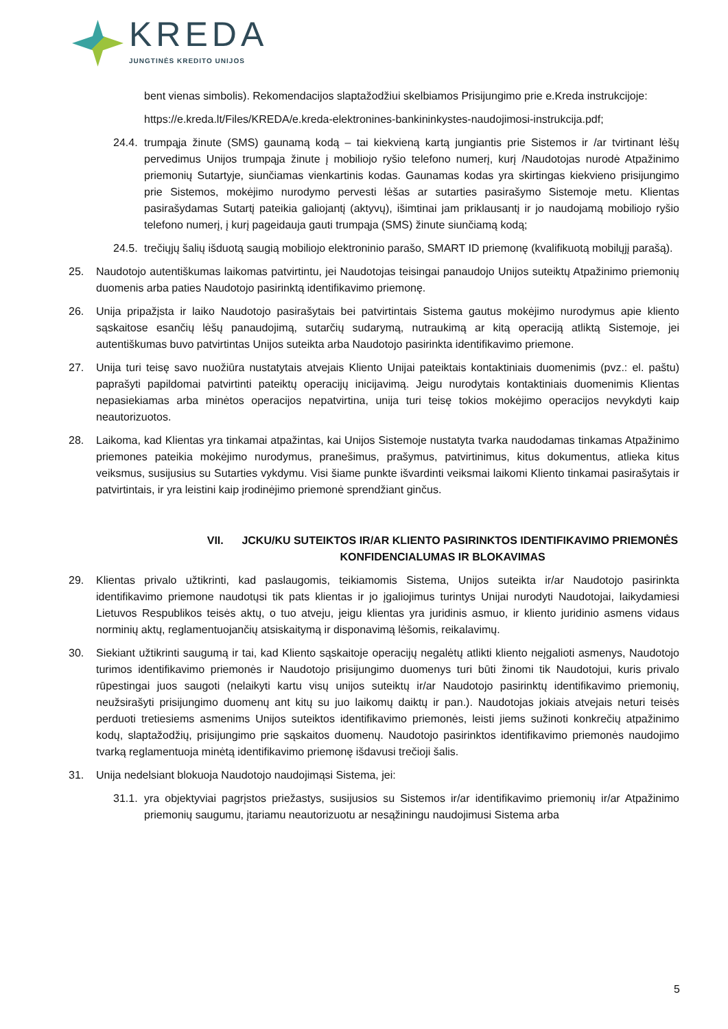KREDA
JUNGTINĖS KREDITO UNIJOS
bent vienas simbolis). Rekomendacijos slaptažodžiui skelbiamos Prisijungimo prie e.Kreda instrukcijoje:
https://e.kreda.lt/Files/KREDA/e.kreda-elektronines-bankininkystes-naudojimosi-instrukcija.pdf;
24.4.
trumpąja žinute (SMS) gaunamą kodą – tai kiekvieną kartą jungiantis prie Sistemos ir /ar tvirtinant lėšų pervedimus Unijos trumpąja žinute į mobiliojo ryšio telefono numerį, kurį /Naudotojas nurodė Atpažinimo priemonių Sutartyje, siunčiamas vienkartinis kodas. Gaunamas kodas yra skirtingas kiekvieno prisijungimo prie Sistemos, mokėjimo nurodymo pervesti lėšas ar sutarties pasirašymo Sistemoje metu. Klientas pasirašydamas Sutartį pateikia galiojantį (aktyvų), išimtinai jam priklausantį ir jo naudojamą mobiliojo ryšio telefono numerį, į kurį pageidauja gauti trumpąja (SMS) žinute siunčiamą kodą;
24.5.
trečiųjų šalių išduotą saugią mobiliojo elektroninio parašo, SMART ID priemonę (kvalifikuotą mobilųjį parašą).
25. Naudotojo autentiškumas laikomas patvirtintu, jei Naudotojas teisingai panaudojo Unijos suteiktų Atpažinimo priemonių duomenis arba paties Naudotojo pasirinktą identifikavimo priemonę.
26. Unija pripažįsta ir laiko Naudotojo pasirašytais bei patvirtintais Sistema gautus mokėjimo nurodymus apie kliento sąskaitose esančių lėšų panaudojimą, sutarčių sudarymą, nutraukimą ar kitą operaciją atliktą Sistemoje, jei autentiškumas buvo patvirtintas Unijos suteikta arba Naudotojo pasirinkta identifikavimo priemone.
27. Unija turi teisę savo nuožiūra nustatytais atvejais Kliento Unijai pateiktais kontaktiniais duomenimis (pvz.: el. paštu) paprašyti papildomai patvirtinti pateiktų operacijų inicijavimą. Jeigu nurodytais kontaktiniais duomenimis Klientas nepasiekiamas arba minėtos operacijos nepatvirtina, unija turi teisę tokios mokėjimo operacijos nevykdyti kaip neautorizuotos.
28. Laikoma, kad Klientas yra tinkamai atpažintas, kai Unijos Sistemoje nustatyta tvarka naudodamas tinkamas Atpažinimo priemones pateikia mokėjimo nurodymus, pranešimus, prašymus, patvirtinimus, kitus dokumentus, atlieka kitus veiksmus, susijusius su Sutarties vykdymu. Visi šiame punkte išvardinti veiksmai laikomi Kliento tinkamai pasirašytais ir patvirtintais, ir yra leistini kaip įrodinėjimo priemonė sprendžiant ginčus.
VII. JCKU/KU SUTEIKTOS IR/AR KLIENTO PASIRINKTOS IDENTIFIKAVIMO PRIEMONĖS KONFIDENCIALUMAS IR BLOKAVIMAS
29. Klientas privalo užtikrinti, kad paslaugomis, teikiamomis Sistema, Unijos suteikta ir/ar Naudotojo pasirinkta identifikavimo priemone naudotųsi tik pats klientas ir jo įgaliojimus turintys Unijai nurodyti Naudotojai, laikydamiesi Lietuvos Respublikos teisės aktų, o tuo atveju, jeigu klientas yra juridinis asmuo, ir kliento juridinio asmens vidaus norminių aktų, reglamentuojančių atsiskaitymą ir disponavimą lėšomis, reikalavimų.
30. Siekiant užtikrinti saugumą ir tai, kad Kliento sąskaitoje operacijų negalėtų atlikti kliento neįgalioti asmenys, Naudotojo turimos identifikavimo priemonės ir Naudotojo prisijungimo duomenys turi būti žinomi tik Naudotojui, kuris privalo rūpestingai juos saugoti (nelaikyti kartu visų unijos suteiktų ir/ar Naudotojo pasirinktų identifikavimo priemonių, neužsirašyti prisijungimo duomenų ant kitų su juo laikomų daiktų ir pan.). Naudotojas jokiais atvejais neturi teisės perduoti tretiesiems asmenims Unijos suteiktos identifikavimo priemonės, leisti jiems sužinoti konkrečių atpažinimo kodų, slaptažodžių, prisijungimo prie sąskaitos duomenų. Naudotojo pasirinktos identifikavimo priemonės naudojimo tvarką reglamentuoja minėtą identifikavimo priemonę išdavusi trečioji šalis.
31. Unija nedelsiant blokuoja Naudotojo naudojimąsi Sistema, jei:
31.1.
yra objektyviai pagrįstos priežastys, susijusios su Sistemos ir/ar identifikavimo priemonių ir/ar Atpažinimo priemonių saugumu, įtariamu neautorizuotu ar nesąžiningu naudojimusi Sistema arba
5